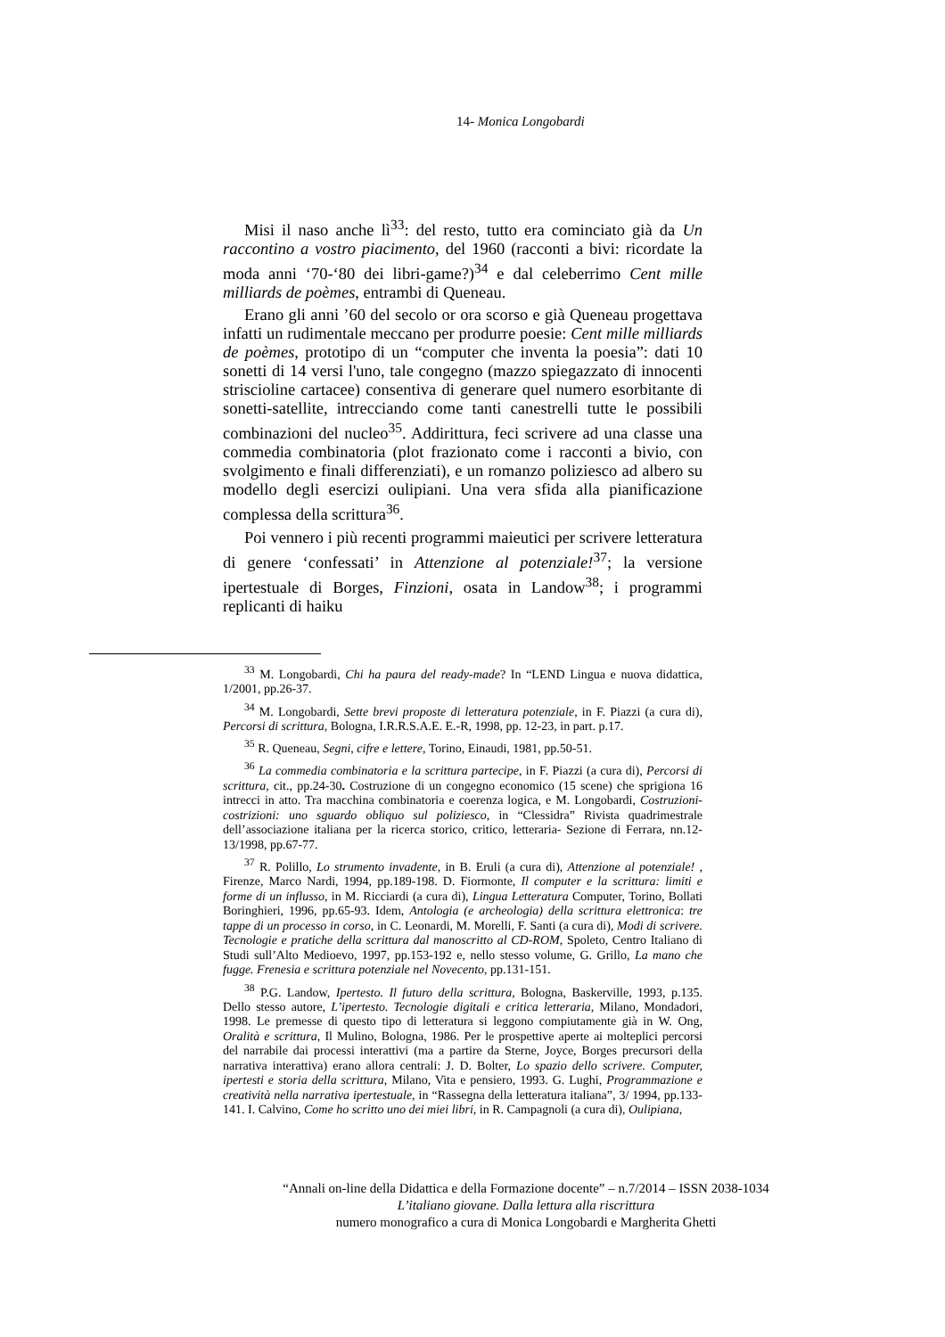14- Monica Longobardi
Misi il naso anche lì<sup>33</sup>: del resto, tutto era cominciato già da Un raccontino a vostro piacimento, del 1960 (racconti a bivi: ricordate la moda anni ‘70-‘80 dei libri-game?)<sup>34</sup> e dal celeberrimo Cent mille milliards de poèmes, entrambi di Queneau.
Erano gli anni ’60 del secolo or ora scorso e già Queneau progettava infatti un rudimentale meccano per produrre poesie: Cent mille milliards de poèmes, prototipo di un “computer che inventa la poesia”: dati 10 sonetti di 14 versi l'uno, tale congegno (mazzo spiegazzato di innocenti striscioline cartacee) consentiva di generare quel numero esorbitante di sonetti-satellite, intrecciando come tanti canestrelli tutte le possibili combinazioni del nucleo<sup>35</sup>. Addirittura, feci scrivere ad una classe una commedia combinatoria (plot frazionato come i racconti a bivio, con svolgimento e finali differenziati), e un romanzo poliziesco ad albero su modello degli esercizi oulipiani. Una vera sfida alla pianificazione complessa della scrittura<sup>36</sup>.
Poi vennero i più recenti programmi maieutici per scrivere letteratura di genere ‘confessati’ in Attenzione al potenziale!<sup>37</sup>; la versione ipertestuale di Borges, Finzioni, osata in Landow<sup>38</sup>; i programmi replicanti di haiku
<sup>33</sup> M. Longobardi, Chi ha paura del ready-made? In “LEND Lingua e nuova didattica, 1/2001, pp.26-37.
<sup>34</sup> M. Longobardi, Sette brevi proposte di letteratura potenziale, in F. Piazzi (a cura di), Percorsi di scrittura, Bologna, I.R.R.S.A.E. E.-R, 1998, pp. 12-23, in part. p.17.
<sup>35</sup> R. Queneau, Segni, cifre e lettere, Torino, Einaudi, 1981, pp.50-51.
<sup>36</sup> La commedia combinatoria e la scrittura partecipe, in F. Piazzi (a cura di), Percorsi di scrittura, cit., pp.24-30. Costruzione di un congegno economico (15 scene) che sprigiona 16 intrecci in atto. Tra macchina combinatoria e coerenza logica, e M. Longobardi, Costruzioni-costrizioni: uno sguardo obliquo sul poliziesco, in “Clessidra” Rivista quadrimestrale dell’associazione italiana per la ricerca storico, critico, letteraria- Sezione di Ferrara, nn.12-13/1998, pp.67-77.
<sup>37</sup> R. Polillo, Lo strumento invadente, in B. Eruli (a cura di), Attenzione al potenziale! , Firenze, Marco Nardi, 1994, pp.189-198. D. Fiormonte, Il computer e la scrittura: limiti e forme di un influsso, in M. Ricciardi (a cura di), Lingua Letteratura Computer, Torino, Bollati Boringhieri, 1996, pp.65-93. Idem, Antologia (e archeologia) della scrittura elettronica: tre tappe di un processo in corso, in C. Leonardi, M. Morelli, F. Santi (a cura di), Modi di scrivere. Tecnologie e pratiche della scrittura dal manoscritto al CD-ROM, Spoleto, Centro Italiano di Studi sull’Alto Medioevo, 1997, pp.153-192 e, nello stesso volume, G. Grillo, La mano che fugge. Frenesia e scrittura potenziale nel Novecento, pp.131-151.
<sup>38</sup> P.G. Landow, Ipertesto. Il futuro della scrittura, Bologna, Baskerville, 1993, p.135. Dello stesso autore, L’ipertesto. Tecnologie digitali e critica letteraria, Milano, Mondadori, 1998. Le premesse di questo tipo di letteratura si leggono compiutamente già in W. Ong, Oralità e scrittura, Il Mulino, Bologna, 1986. Per le prospettive aperte ai molteplici percorsi del narrabile dai processi interattivi (ma a partire da Sterne, Joyce, Borges precursori della narrativa interattiva) erano allora centrali: J. D. Bolter, Lo spazio dello scrivere. Computer, ipertesti e storia della scrittura, Milano, Vita e pensiero, 1993. G. Lughi, Programmazione e creatività nella narrativa ipertestuale, in “Rassegna della letteratura italiana”, 3/ 1994, pp.133-141. I. Calvino, Come ho scritto uno dei miei libri, in R. Campagnoli (a cura di), Oulipiana,
“Annali on-line della Didattica e della Formazione docente” – n.7/2014 – ISSN 2038-1034
L’italiano giovane. Dalla lettura alla riscrittura
numero monografico a cura di Monica Longobardi e Margherita Ghetti